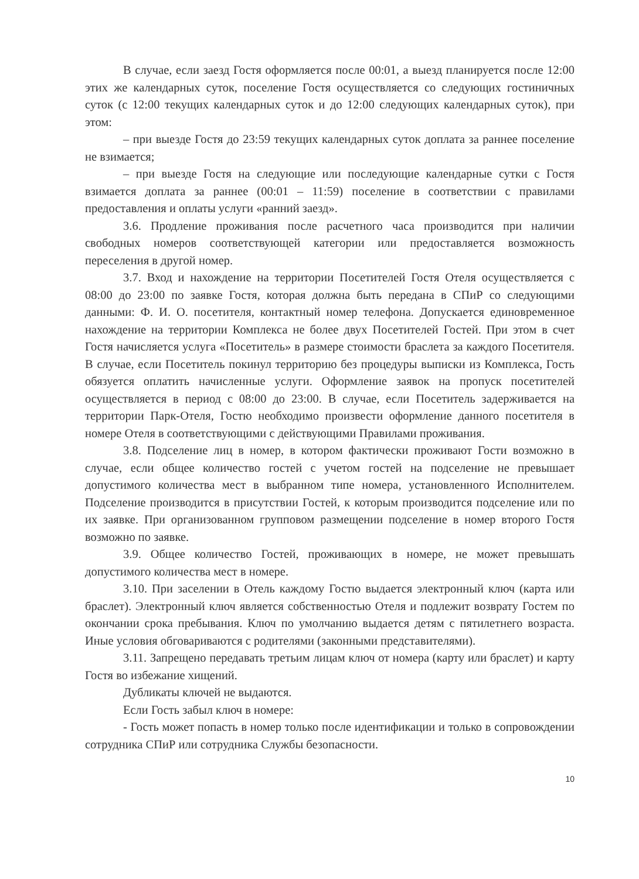В случае, если заезд Гостя оформляется после 00:01, а выезд планируется после 12:00 этих же календарных суток, поселение Гостя осуществляется со следующих гостиничных суток (с 12:00 текущих календарных суток и до 12:00 следующих календарных суток), при этом:
– при выезде Гостя до 23:59 текущих календарных суток доплата за раннее поселение не взимается;
– при выезде Гостя на следующие или последующие календарные сутки с Гостя взимается доплата за раннее (00:01 – 11:59) поселение в соответствии с правилами предоставления и оплаты услуги «ранний заезд».
3.6. Продление проживания после расчетного часа производится при наличии свободных номеров соответствующей категории или предоставляется возможность переселения в другой номер.
3.7. Вход и нахождение на территории Посетителей Гостя Отеля осуществляется с 08:00 до 23:00 по заявке Гостя, которая должна быть передана в СПиР со следующими данными: Ф. И. О. посетителя, контактный номер телефона. Допускается единовременное нахождение на территории Комплекса не более двух Посетителей Гостей. При этом в счет Гостя начисляется услуга «Посетитель» в размере стоимости браслета за каждого Посетителя. В случае, если Посетитель покинул территорию без процедуры выписки из Комплекса, Гость обязуется оплатить начисленные услуги. Оформление заявок на пропуск посетителей осуществляется в период с 08:00 до 23:00. В случае, если Посетитель задерживается на территории Парк-Отеля, Гостю необходимо произвести оформление данного посетителя в номере Отеля в соответствующими с действующими Правилами проживания.
3.8. Подселение лиц в номер, в котором фактически проживают Гости возможно в случае, если общее количество гостей с учетом гостей на подселение не превышает допустимого количества мест в выбранном типе номера, установленного Исполнителем. Подселение производится в присутствии Гостей, к которым производится подселение или по их заявке. При организованном групповом размещении подселение в номер второго Гостя возможно по заявке.
3.9. Общее количество Гостей, проживающих в номере, не может превышать допустимого количества мест в номере.
3.10. При заселении в Отель каждому Гостю выдается электронный ключ (карта или браслет). Электронный ключ является собственностью Отеля и подлежит возврату Гостем по окончании срока пребывания. Ключ по умолчанию выдается детям с пятилетнего возраста. Иные условия обговариваются с родителями (законными представителями).
3.11. Запрещено передавать третьим лицам ключ от номера (карту или браслет) и карту Гостя во избежание хищений.
Дубликаты ключей не выдаются.
Если Гость забыл ключ в номере:
- Гость может попасть в номер только после идентификации и только в сопровождении сотрудника СПиР или сотрудника Службы безопасности.
10